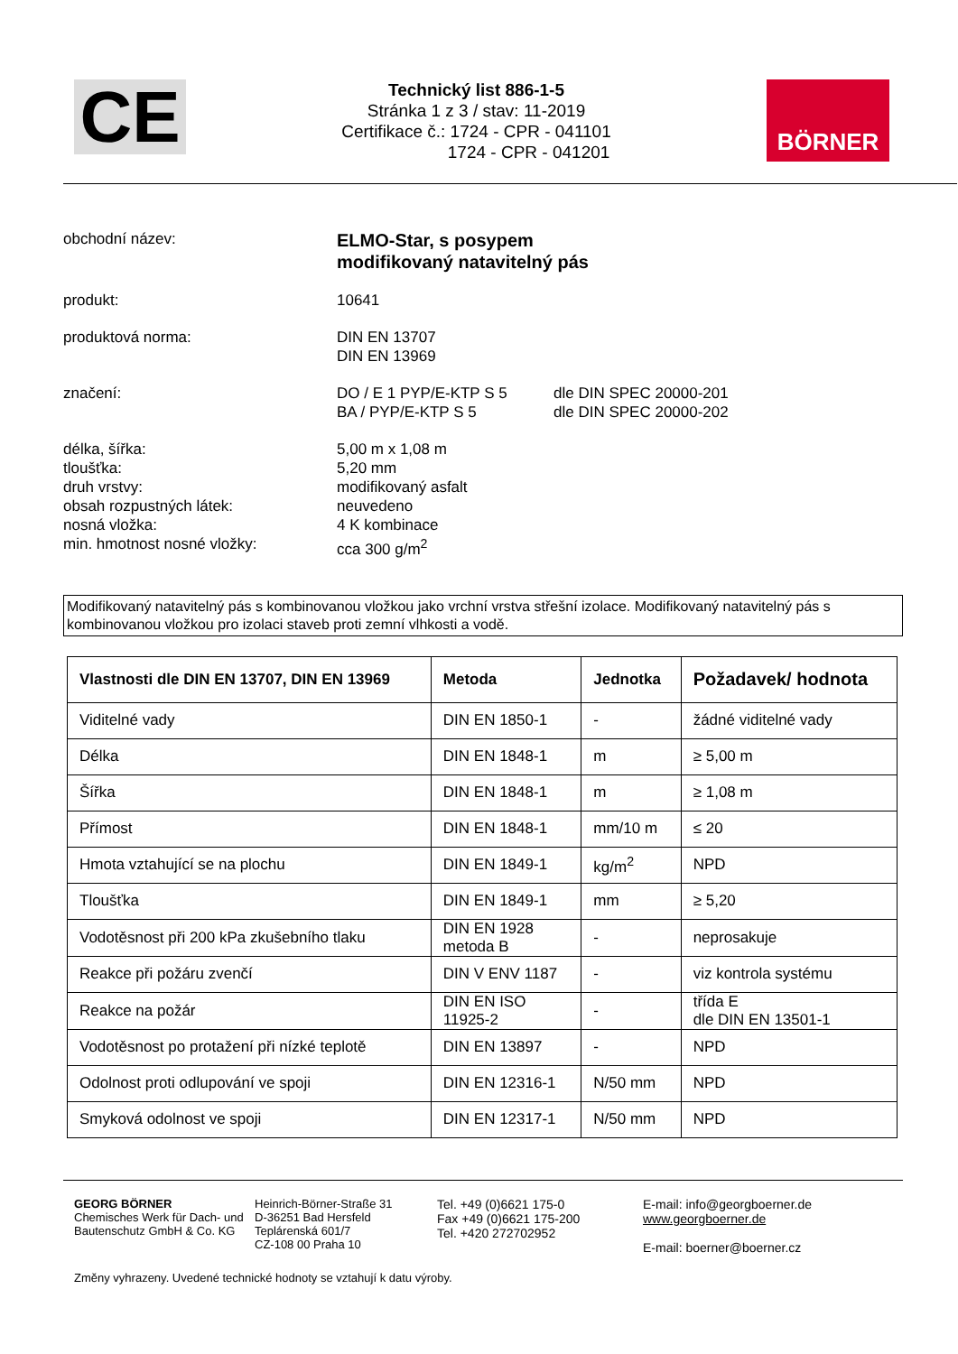CE
Technický list 886-1-5
Stránka 1 z 3 / stav: 11-2019
Certifikace č.: 1724 - CPR - 041101
1724 - CPR - 041201
BÖRNER
obchodní název:
ELMO-Star, s posypem
modifikovaný natavitelný pás
produkt:
10641
produktová norma:
DIN EN 13707
DIN EN 13969
značení:
DO / E 1 PYP/E-KTP S 5
BA / PYP/E-KTP S 5
dle DIN SPEC 20000-201
dle DIN SPEC 20000-202
délka, šířka:
tloušťka:
druh vrstvy:
obsah rozpustných látek:
nosná vložka:
min. hmotnost nosné vložky:
5,00 m x 1,08 m
5,20 mm
modifikovaný asfalt
neuvedeno
4 K kombinace
cca 300 g/m<sup>2</sup>
Modifikovaný natavitelný pás s kombinovanou vložkou jako vrchní vrstva střešní izolace. Modifikovaný natavitelný pás s kombinovanou vložkou pro izolaci staveb proti zemní vlhkosti a vodě.
| Vlastnosti dle DIN EN 13707, DIN EN 13969 | Metoda | Jednotka | Požadavek/ hodnota |
| --- | --- | --- | --- |
| Viditelné vady | DIN EN 1850-1 | - | žádné viditelné vady |
| Délka | DIN EN 1848-1 | m | ≥ 5,00 m |
| Šířka | DIN EN 1848-1 | m | ≥ 1,08 m |
| Přímost | DIN EN 1848-1 | mm/10 m | ≤ 20 |
| Hmota vztahující se na plochu | DIN EN 1849-1 | kg/m<sup>2</sup> | NPD |
| Tloušťka | DIN EN 1849-1 | mm | ≥ 5,20 |
| Vodotěsnost při 200 kPa zkušebního tlaku | DIN EN 1928 metoda B | - | neprosakuje |
| Reakce při požáru zvenčí | DIN V ENV 1187 | - | viz kontrola systému |
| Reakce na požár | DIN EN ISO 11925-2 | - | třída E dle DIN EN 13501-1 |
| Vodotěsnost po protažení při nízké teplotě | DIN EN 13897 | - | NPD |
| Odolnost proti odlupování ve spoji | DIN EN 12316-1 | N/50 mm | NPD |
| Smyková odolnost ve spoji | DIN EN 12317-1 | N/50 mm | NPD |
GEORG BÖRNER
Chemisches Werk für Dach- und Bautenschutz GmbH & Co. KG
Heinrich-Börner-Straße 31
D-36251 Bad Hersfeld
Teplárenská 601/7
CZ-108 00 Praha 10
Tel. +49 (0)6621 175-0
Fax +49 (0)6621 175-200
Tel. +420 272702952
E-mail: info@georgboerner.de
www.georgboerner.de
E-mail: boerner@boerner.cz
Změny vyhrazeny. Uvedené technické hodnoty se vztahují k datu výroby.